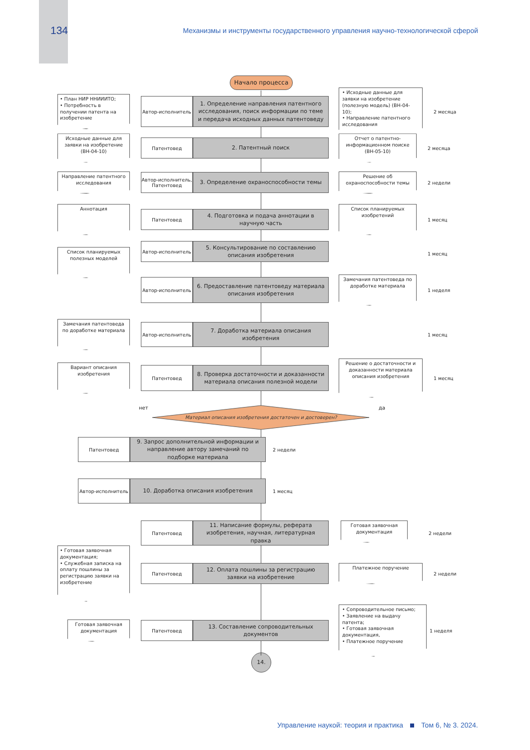134
Механизмы и инструменты государственного управления научно-технологической сферой
Начало процесса
• План НИР ННИИИТО;
• Потребность в получении патента на изобретение
Автор-исполнитель
1. Определение направления патентного исследования, поиск информации по теме и передача исходных данных патентоведу
• Исходные данные для заявки на изобретение (полезную модель) (ВН-04-10);
• Направление патентного исследования
2 месяца
Исходные данные для заявки на изобретение (ВН-04-10)
Патентовед
2. Патентный поиск
Отчет о патентно-информационном поиске (ВН-05-10)
2 месяца
Направление патентного исследования
Автор-исполнитель, Патентовед
3. Определение охраноспособности темы
Решение об охраноспособности темы
2 недели
Аннотация
Патентовед
4. Подготовка и подача аннотации в научную часть
Список планируемых изобретений
1 месяц
Список планируемых полезных моделей
Автор-исполнитель
5. Консультирование по составлению описания изобретения
1 месяц
Автор-исполнитель
6. Предоставление патентоведу материала описания изобретения
Замечания патентоведа по доработке материала
1 неделя
Замечания патентоведа по доработке материала
Автор-исполнитель
7. Доработка материала описания изобретения
1 месяц
Вариант описания изобретения
Патентовед
8. Проверка достаточности и доказанности материала описания полезной модели
Решение о достаточности и доказанности материала описания изобретения
1 месяц
нет
Материал описания изобретения достаточен и достоверен?
да
Патентовед
9. Запрос дополнительной информации и направление автору замечаний по подборке материала
2 недели
Автор-исполнитель
10. Доработка описания изобретения
1 месяц
Патентовед
11. Написание формулы, реферата изобретения, научная, литературная правка
Готовая заявочная документация
2 недели
• Готовая заявочная документация;
• Служебная записка на оплату пошлины за регистрацию заявки на изобретение
Патентовед
12. Оплата пошлины за регистрацию заявки на изобретение
Платежное поручение
2 недели
Готовая заявочная документация
Патентовед
13. Составление сопроводительных документов
• Сопроводительное письмо;
• Заявление на выдачу патента;
• Готовая заявочная документация,
• Платежное поручение
1 неделя
14.
Управление наукой: теория и практика Том 6, № 3. 2024.